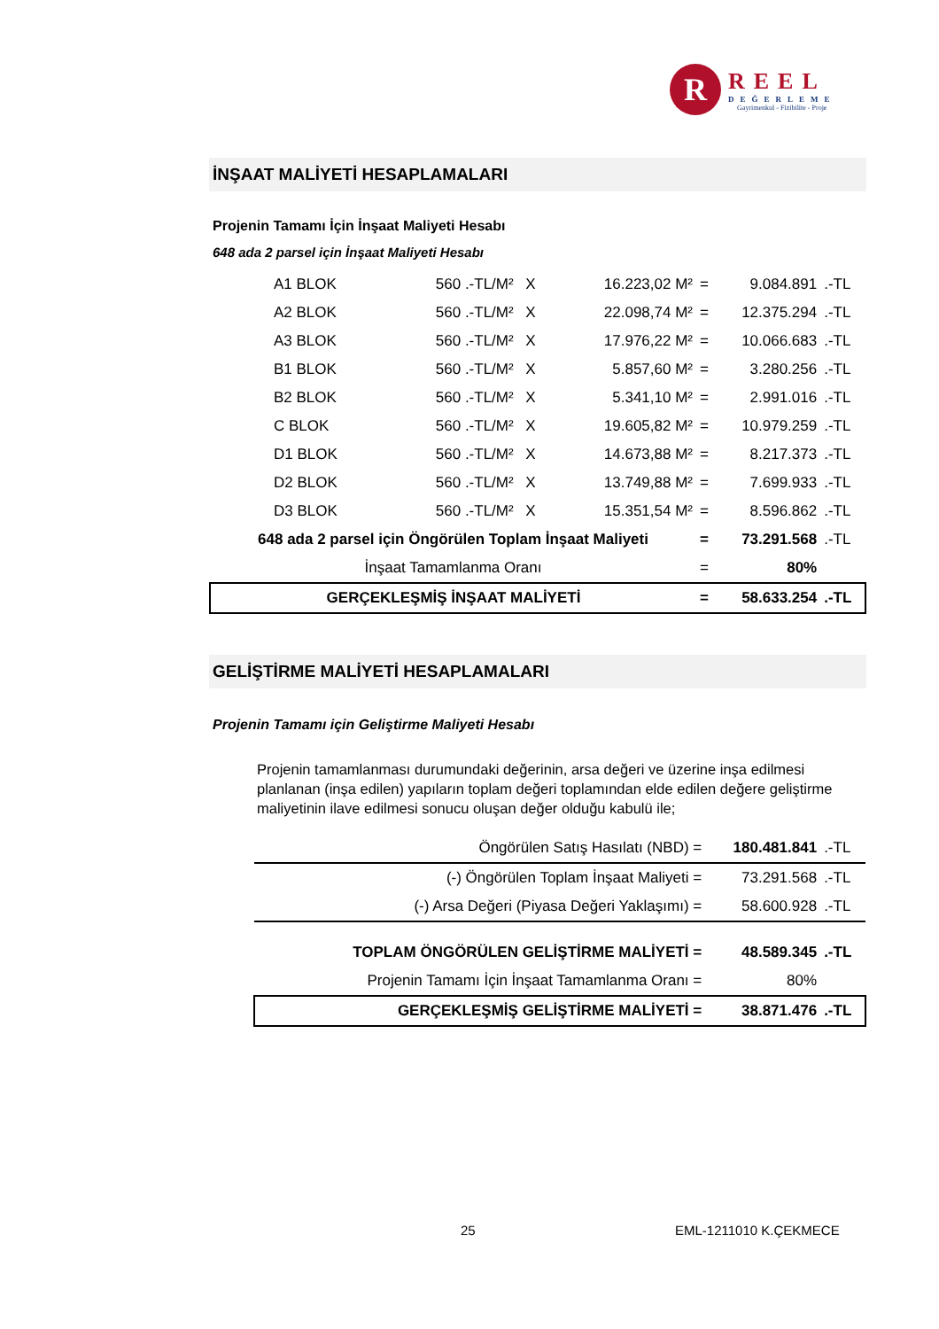R
REEL
DEĞERLEME
Gayrimenkul - Fizibilite - Proje
İNŞAAT MALİYETİ HESAPLAMALARI
Projenin Tamamı İçin İnşaat Maliyeti Hesabı
648 ada 2 parsel için İnşaat Maliyeti Hesabı
| | A1 BLOK | 560 .-TL/M² | X | 16.223,02 M² | = | 9.084.891 | .-TL |
| | A2 BLOK | 560 .-TL/M² | X | 22.098,74 M² | = | 12.375.294 | .-TL |
| | A3 BLOK | 560 .-TL/M² | X | 17.976,22 M² | = | 10.066.683 | .-TL |
| | B1 BLOK | 560 .-TL/M² | X | 5.857,60 M² | = | 3.280.256 | .-TL |
| | B2 BLOK | 560 .-TL/M² | X | 5.341,10 M² | = | 2.991.016 | .-TL |
| | C BLOK | 560 .-TL/M² | X | 19.605,82 M² | = | 10.979.259 | .-TL |
| | D1 BLOK | 560 .-TL/M² | X | 14.673,88 M² | = | 8.217.373 | .-TL |
| | D2 BLOK | 560 .-TL/M² | X | 13.749,88 M² | = | 7.699.933 | .-TL |
| | D3 BLOK | 560 .-TL/M² | X | 15.351,54 M² | = | 8.596.862 | .-TL |
| 648 ada 2 parsel için Öngörülen Toplam İnşaat Maliyeti | | | | | = | 73.291.568 | .-TL |
| İnşaat Tamamlanma Oranı | | | | | = | 80% | |
| GERÇEKLEŞMİŞ İNŞAAT MALİYETİ | | | | | = | 58.633.254 | .-TL |
GELİŞTİRME MALİYETİ HESAPLAMALARI
Projenin Tamamı için Geliştirme Maliyeti Hesabı
Projenin tamamlanması durumundaki değerinin, arsa değeri ve üzerine inşa edilmesi planlanan (inşa edilen) yapıların toplam değeri toplamından elde edilen değere geliştirme maliyetinin ilave edilmesi sonucu oluşan değer olduğu kabulü ile;
| Öngörülen Satış Hasılatı (NBD) = | 180.481.841 | .-TL |
| (-) Öngörülen Toplam İnşaat Maliyeti = | 73.291.568 | .-TL |
| (-) Arsa Değeri (Piyasa Değeri Yaklaşımı) = | 58.600.928 | .-TL |
| TOPLAM ÖNGÖRÜLEN GELİŞTİRME MALİYETİ = | 48.589.345 | .-TL |
| Projenin Tamamı İçin İnşaat Tamamlanma Oranı = | 80% | |
| GERÇEKLEŞMİŞ GELİŞTİRME MALİYETİ = | 38.871.476 | .-TL |
25 EML-1211010 K.ÇEKMECE